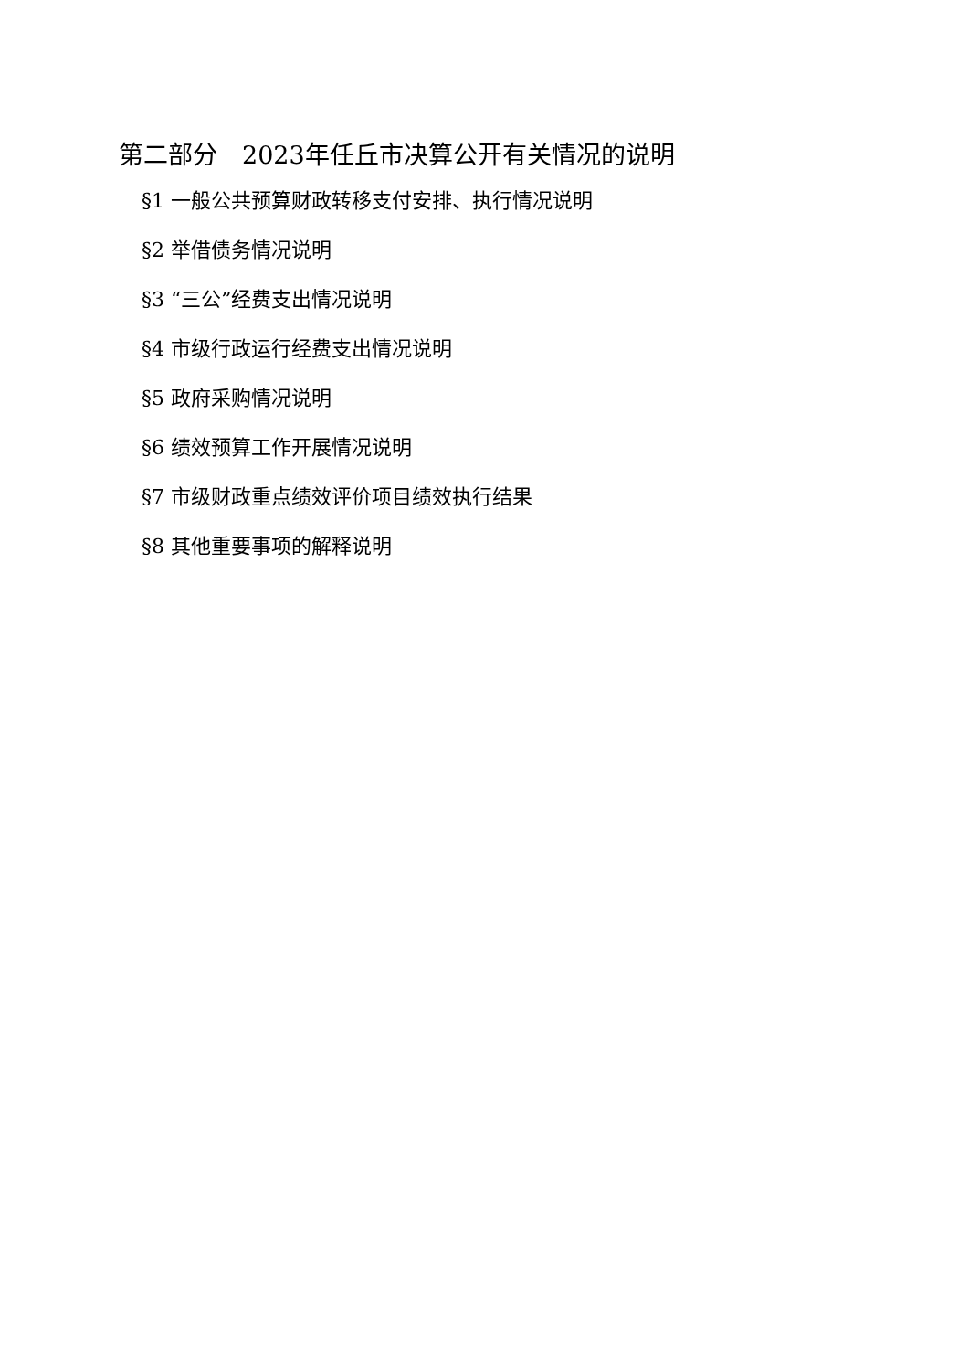第二部分　2023年任丘市决算公开有关情况的说明
§1 一般公共预算财政转移支付安排、执行情况说明
§2 举借债务情况说明
§3 “三公”经费支出情况说明
§4 市级行政运行经费支出情况说明
§5 政府采购情况说明
§6 绩效预算工作开展情况说明
§7 市级财政重点绩效评价项目绩效执行结果
§8 其他重要事项的解释说明